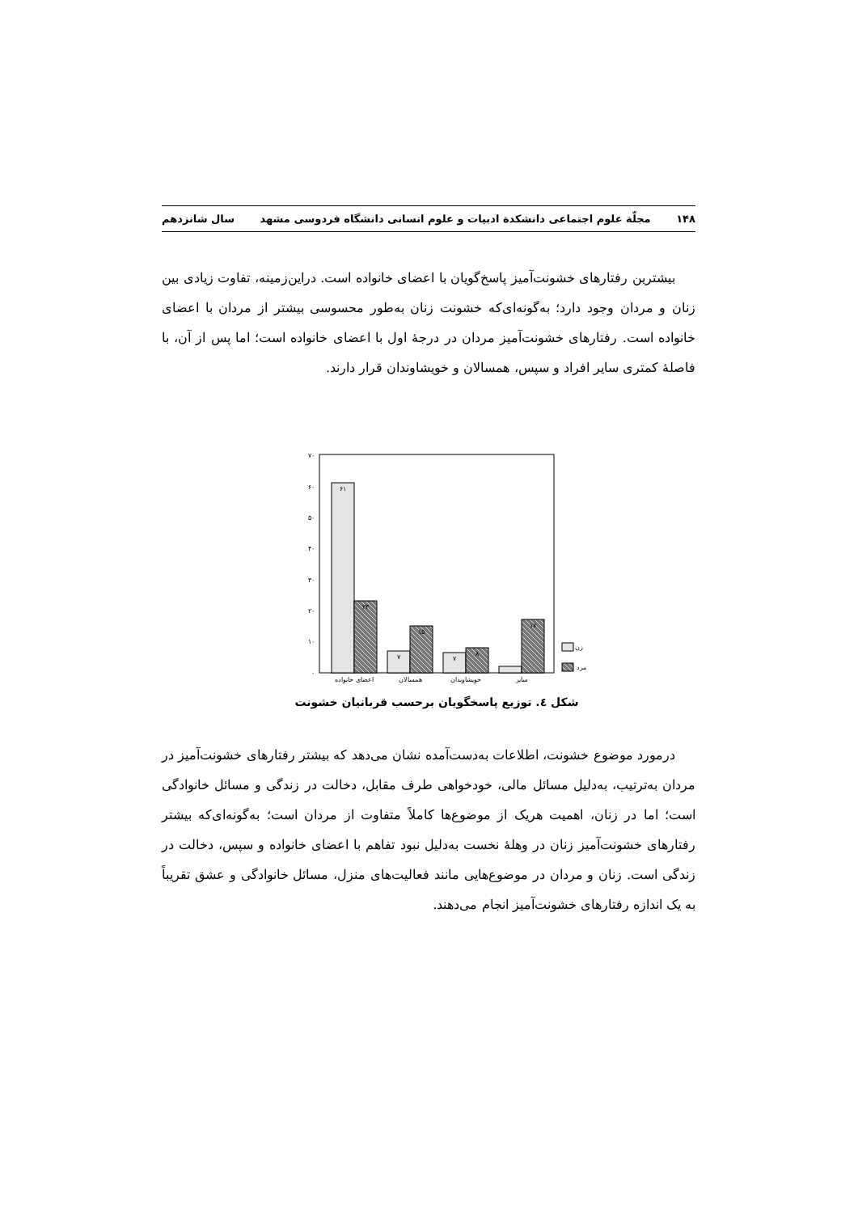۱۴۸ مجلّة علوم اجتماعی دانشکدة ادبیات و علوم انسانی دانشگاه فردوسی مشهد سال شانزدهم
بیشترین رفتارهای خشونت‌آمیز پاسخ‌گویان با اعضای خانواده است. دراین‌زمینه، تفاوت زیادی بین زنان و مردان وجود دارد؛ به‌گونه‌ای‌که خشونت زنان به‌طور محسوسی بیشتر از مردان با اعضای خانواده است. رفتارهای خشونت‌آمیز مردان در درجۀ اول با اعضای خانواده است؛ اما پس از آن، با فاصلۀ کمتری سایر افراد و سپس، همسالان و خویشاوندان قرار دارند.
۰
۱۰
۲۰
۳۰
۴۰
۵۰
۶۰
۷۰
۶۱
۲۳
۷
۱۵
۷
۸
۱۷
اعضای خانواده
همسالان
خویشاوندان
سایر
زن
مرد
شکل ٤. توزیع پاسخگویان برحسب قربانیان خشونت
درمورد موضوع خشونت، اطلاعات به‌دست‌آمده نشان می‌دهد که بیشتر رفتارهای خشونت‌آمیز در مردان به‌ترتیب، به‌دلیل مسائل مالی، خودخواهی طرف مقابل، دخالت در زندگی و مسائل خانوادگی است؛ اما در زنان، اهمیت هریک از موضوع‌ها کاملاً متفاوت از مردان است؛ به‌گونه‌ای‌که بیشتر رفتارهای خشونت‌آمیز زنان در وهلۀ نخست به‌دلیل نبود تفاهم با اعضای خانواده و سپس، دخالت در زندگی است. زنان و مردان در موضوع‌هایی مانند فعالیت‌های منزل، مسائل خانوادگی و عشق تقریباً به یک اندازه رفتارهای خشونت‌آمیز انجام می‌دهند.